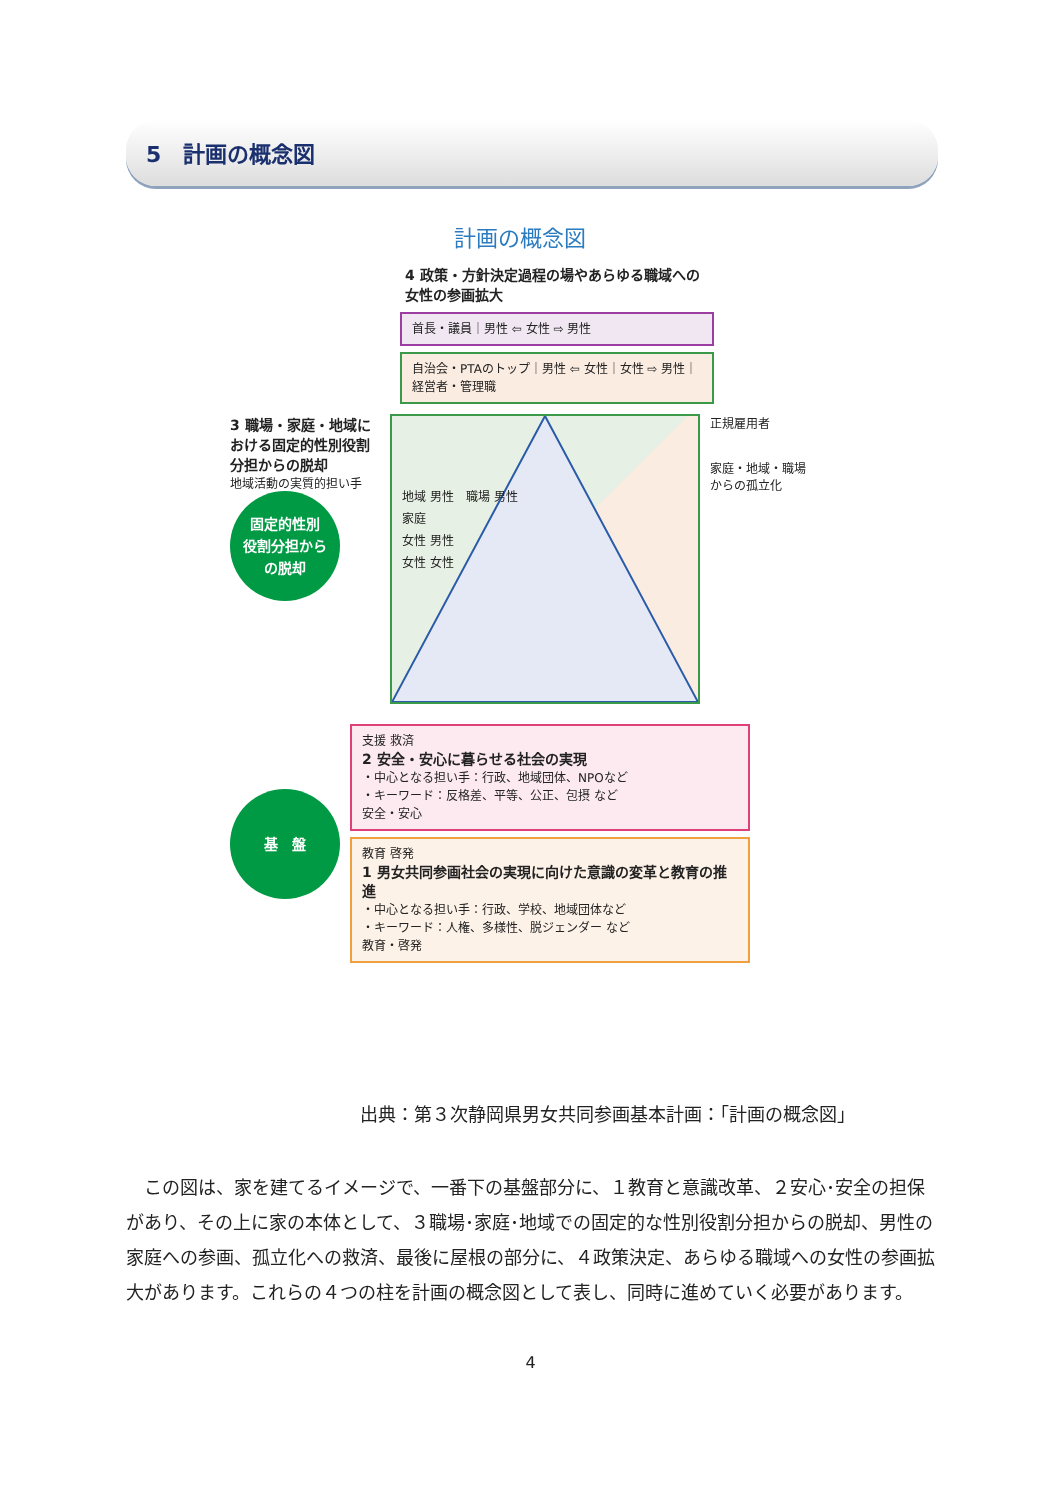5　計画の概念図
計画の概念図
4 政策・方針決定過程の場やあらゆる職域への
女性の参画拡大
首長・議員｜男性 ⇦ 女性 ⇨ 男性
自治会・PTAのトップ｜男性 ⇦ 女性｜女性 ⇨ 男性｜経営者・管理職
3 職場・家庭・地域における固定的性別役割分担からの脱却
地域活動の実質的担い手
固定的性別
役割分担から
の脱却
地域 男性　職場 男性
家庭
女性 男性
女性 女性
正規雇用者
家庭・地域・職場からの孤立化
基　盤
支援 救済
2 安全・安心に暮らせる社会の実現
・中心となる担い手：行政、地域団体、NPOなど
・キーワード：反格差、平等、公正、包摂 など
安全・安心
教育 啓発
1 男女共同参画社会の実現に向けた意識の変革と教育の推進
・中心となる担い手：行政、学校、地域団体など
・キーワード：人権、多様性、脱ジェンダー など
教育・啓発
出典：第３次静岡県男女共同参画基本計画：「計画の概念図」
　この図は、家を建てるイメージで、一番下の基盤部分に、１教育と意識改革、２安心･安全の担保があり、その上に家の本体として、３職場･家庭･地域での固定的な性別役割分担からの脱却、男性の家庭への参画、孤立化への救済、最後に屋根の部分に、４政策決定、あらゆる職域への女性の参画拡大があります。これらの４つの柱を計画の概念図として表し、同時に進めていく必要があります。
4